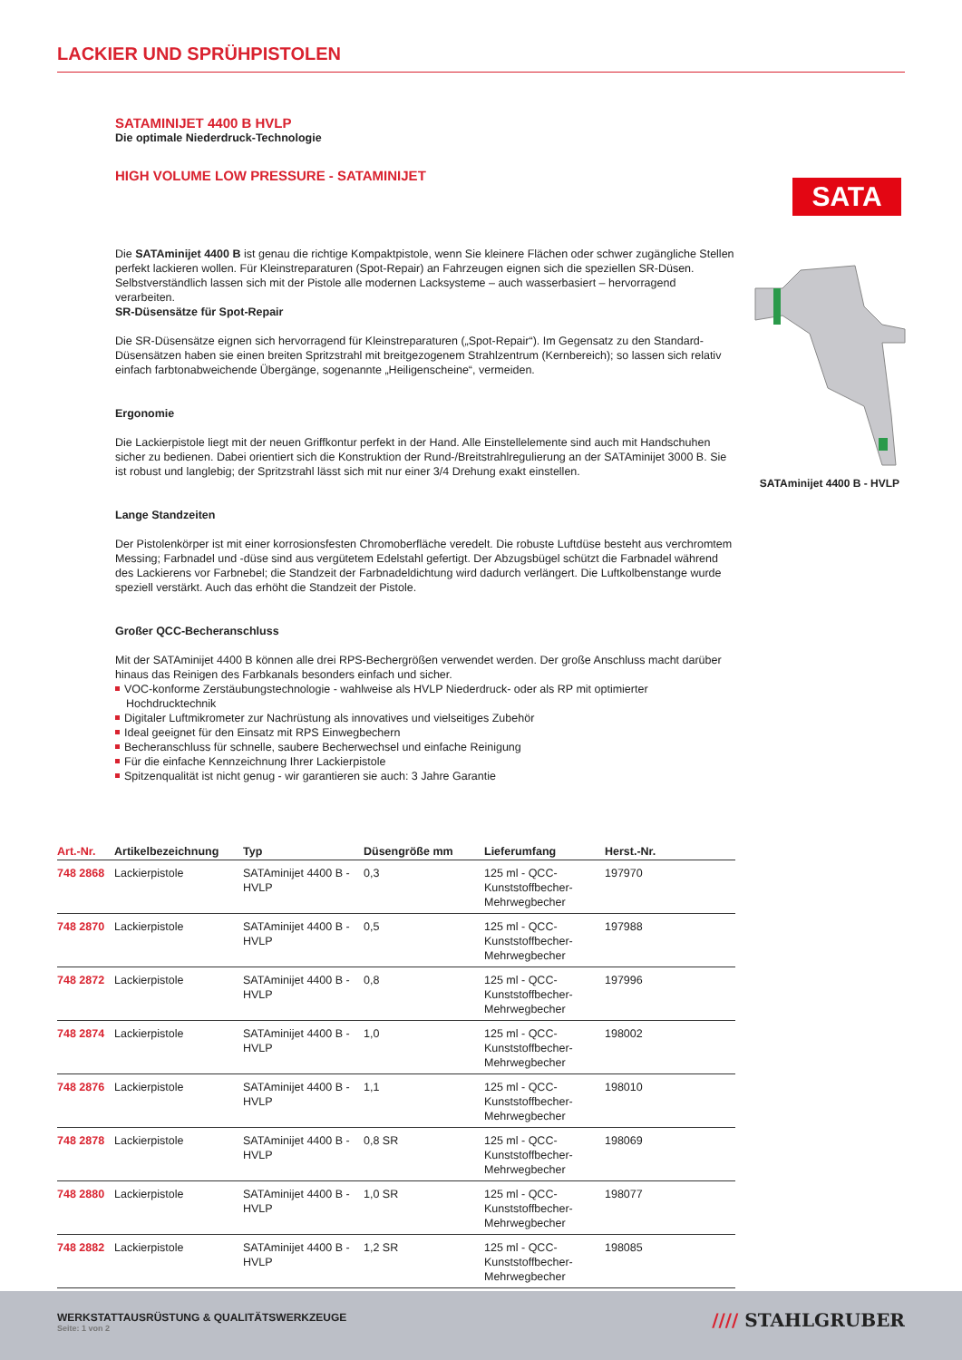LACKIER UND SPRÜHPISTOLEN
SATAMINIJET 4400 B HVLP
Die optimale Niederdruck-Technologie
HIGH VOLUME LOW PRESSURE - SATAMINIJET
Die SATAminijet 4400 B ist genau die richtige Kompaktpistole, wenn Sie kleinere Flächen oder schwer zugängliche Stellen perfekt lackieren wollen. Für Kleinstreparaturen (Spot-Repair) an Fahrzeugen eignen sich die speziellen SR-Düsen. Selbstverständlich lassen sich mit der Pistole alle modernen Lacksysteme – auch wasserbasiert – hervorragend verarbeiten.
SR-Düsensätze für Spot-Repair
Die SR-Düsensätze eignen sich hervorragend für Kleinstreparaturen („Spot-Repair“). Im Gegensatz zu den Standard-Düsensätzen haben sie einen breiten Spritzstrahl mit breitgezogenem Strahlzentrum (Kernbereich); so lassen sich relativ einfach farbtonabweichende Übergänge, sogenannte „Heiligenscheine“, vermeiden.
Ergonomie
Die Lackierpistole liegt mit der neuen Griffkontur perfekt in der Hand. Alle Einstellelemente sind auch mit Handschuhen sicher zu bedienen. Dabei orientiert sich die Konstruktion der Rund-/Breitstrahlregulierung an der SATAminijet 3000 B. Sie ist robust und langlebig; der Spritzstrahl lässt sich mit nur einer 3/4 Drehung exakt einstellen.
Lange Standzeiten
Der Pistolenkörper ist mit einer korrosionsfesten Chromoberfläche veredelt. Die robuste Luftdüse besteht aus verchromtem Messing; Farbnadel und -düse sind aus vergütetem Edelstahl gefertigt. Der Abzugsbügel schützt die Farbnadel während des Lackierens vor Farbnebel; die Standzeit der Farbnadeldichtung wird dadurch verlängert. Die Luftkolbenstange wurde speziell verstärkt. Auch das erhöht die Standzeit der Pistole.
Großer QCC-Becheranschluss
Mit der SATAminijet 4400 B können alle drei RPS-Bechergrößen verwendet werden. Der große Anschluss macht darüber hinaus das Reinigen des Farbkanals besonders einfach und sicher.
VOC-konforme Zerstäubungstechnologie - wahlweise als HVLP Niederdruck- oder als RP mit optimierter Hochdrucktechnik
Digitaler Luftmikrometer zur Nachrüstung als innovatives und vielseitiges Zubehör
Ideal geeignet für den Einsatz mit RPS Einwegbechern
Becheranschluss für schnelle, saubere Becherwechsel und einfache Reinigung
Für die einfache Kennzeichnung Ihrer Lackierpistole
Spitzenqualität ist nicht genug - wir garantieren sie auch: 3 Jahre Garantie
SATA
SATAminijet 4400 B - HVLP
| Art.-Nr. | Artikelbezeichnung | Typ | Düsengröße mm | Lieferumfang | Herst.-Nr. |
| --- | --- | --- | --- | --- | --- |
| 748 2868 | Lackierpistole | SATAminijet 4400 B - HVLP | 0,3 | 125 ml - QCC-Kunststoffbecher-Mehrwegbecher | 197970 |
| 748 2870 | Lackierpistole | SATAminijet 4400 B - HVLP | 0,5 | 125 ml - QCC-Kunststoffbecher-Mehrwegbecher | 197988 |
| 748 2872 | Lackierpistole | SATAminijet 4400 B - HVLP | 0,8 | 125 ml - QCC-Kunststoffbecher-Mehrwegbecher | 197996 |
| 748 2874 | Lackierpistole | SATAminijet 4400 B - HVLP | 1,0 | 125 ml - QCC-Kunststoffbecher-Mehrwegbecher | 198002 |
| 748 2876 | Lackierpistole | SATAminijet 4400 B - HVLP | 1,1 | 125 ml - QCC-Kunststoffbecher-Mehrwegbecher | 198010 |
| 748 2878 | Lackierpistole | SATAminijet 4400 B - HVLP | 0,8 SR | 125 ml - QCC-Kunststoffbecher-Mehrwegbecher | 198069 |
| 748 2880 | Lackierpistole | SATAminijet 4400 B - HVLP | 1,0 SR | 125 ml - QCC-Kunststoffbecher-Mehrwegbecher | 198077 |
| 748 2882 | Lackierpistole | SATAminijet 4400 B - HVLP | 1,2 SR | 125 ml - QCC-Kunststoffbecher-Mehrwegbecher | 198085 |
WERKSTATTAUSRÜSTUNG & QUALITÄTSWERKZEUGE
Seite: 1 von 2
//// STAHLGRUBER